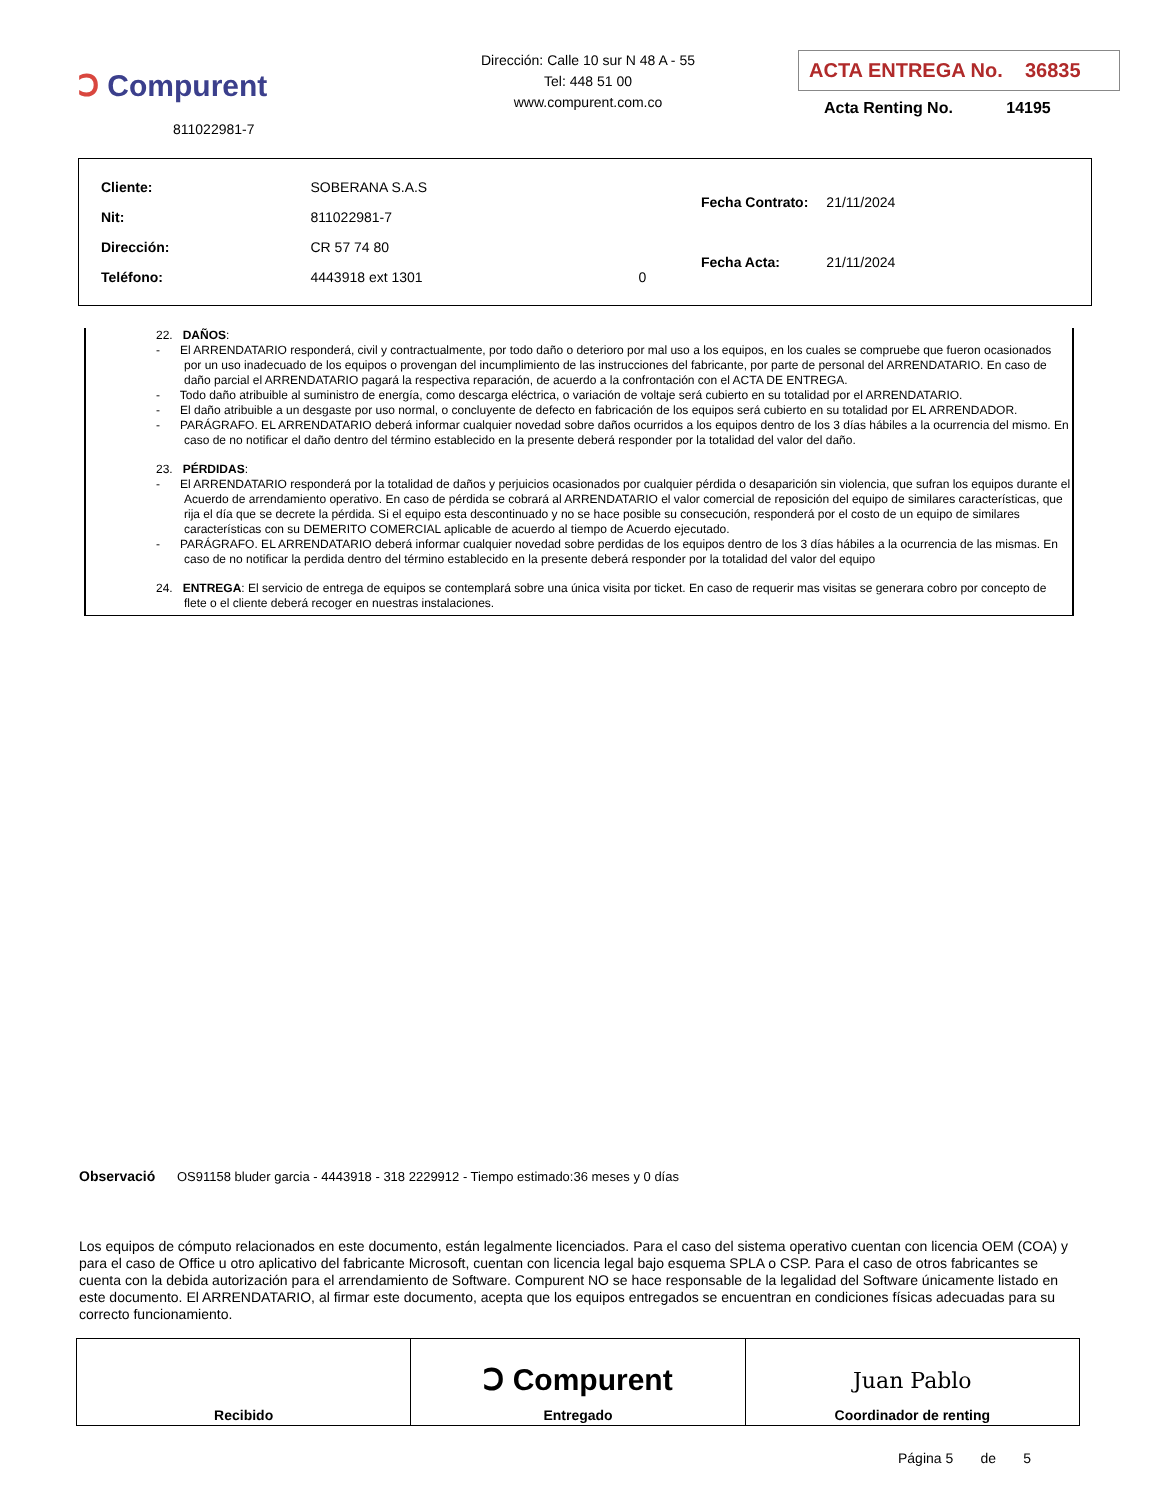Ↄ Compurent
811022981-7
Dirección: Calle 10 sur N 48 A - 55
Tel: 448 51 00
www.compurent.com.co
ACTA ENTREGA No. 36835
Acta Renting No. 14195
| Cliente: | SOBERANA S.A.S | |
| Nit: | 811022981-7 | |
| Dirección: | CR 57 74 80 | |
| Teléfono: | 4443918 ext 1301 | 0 |
| Fecha Contrato: | 21/11/2024 |
| Fecha Acta: | 21/11/2024 |
22. DAÑOS:
- El ARRENDATARIO responderá, civil y contractualmente, por todo daño o deterioro por mal uso a los equipos, en los cuales se compruebe que fueron ocasionados por un uso inadecuado de los equipos o provengan del incumplimiento de las instrucciones del fabricante, por parte de personal del ARRENDATARIO. En caso de daño parcial el ARRENDATARIO pagará la respectiva reparación, de acuerdo a la confrontación con el ACTA DE ENTREGA.
- Todo daño atribuible al suministro de energía, como descarga eléctrica, o variación de voltaje será cubierto en su totalidad por el ARRENDATARIO.
- El daño atribuible a un desgaste por uso normal, o concluyente de defecto en fabricación de los equipos será cubierto en su totalidad por EL ARRENDADOR.
- PARÁGRAFO. EL ARRENDATARIO deberá informar cualquier novedad sobre daños ocurridos a los equipos dentro de los 3 días hábiles a la ocurrencia del mismo. En caso de no notificar el daño dentro del término establecido en la presente deberá responder por la totalidad del valor del daño.
23. PÉRDIDAS:
- El ARRENDATARIO responderá por la totalidad de daños y perjuicios ocasionados por cualquier pérdida o desaparición sin violencia, que sufran los equipos durante el Acuerdo de arrendamiento operativo. En caso de pérdida se cobrará al ARRENDATARIO el valor comercial de reposición del equipo de similares características, que rija el día que se decrete la pérdida. Si el equipo esta descontinuado y no se hace posible su consecución, responderá por el costo de un equipo de similares características con su DEMERITO COMERCIAL aplicable de acuerdo al tiempo de Acuerdo ejecutado.
- PARÁGRAFO. EL ARRENDATARIO deberá informar cualquier novedad sobre perdidas de los equipos dentro de los 3 días hábiles a la ocurrencia de las mismas. En caso de no notificar la perdida dentro del término establecido en la presente deberá responder por la totalidad del valor del equipo
24. ENTREGA: El servicio de entrega de equipos se contemplará sobre una única visita por ticket. En caso de requerir mas visitas se generara cobro por concepto de flete o el cliente deberá recoger en nuestras instalaciones.
Observació OS91158 bluder garcia - 4443918 - 318 2229912 - Tiempo estimado:36 meses y 0 días
Los equipos de cómputo relacionados en este documento, están legalmente licenciados. Para el caso del sistema operativo cuentan con licencia OEM (COA) y para el caso de Office u otro aplicativo del fabricante Microsoft, cuentan con licencia legal bajo esquema SPLA o CSP. Para el caso de otros fabricantes se cuenta con la debida autorización para el arrendamiento de Software. Compurent NO se hace responsable de la legalidad del Software únicamente listado en este documento. El ARRENDATARIO, al firmar este documento, acepta que los equipos entregados se encuentran en condiciones físicas adecuadas para su correcto funcionamiento.
| Recibido | Ↄ Compurent Entregado | Juan Pablo Coordinador de renting |
Página 5 de 5